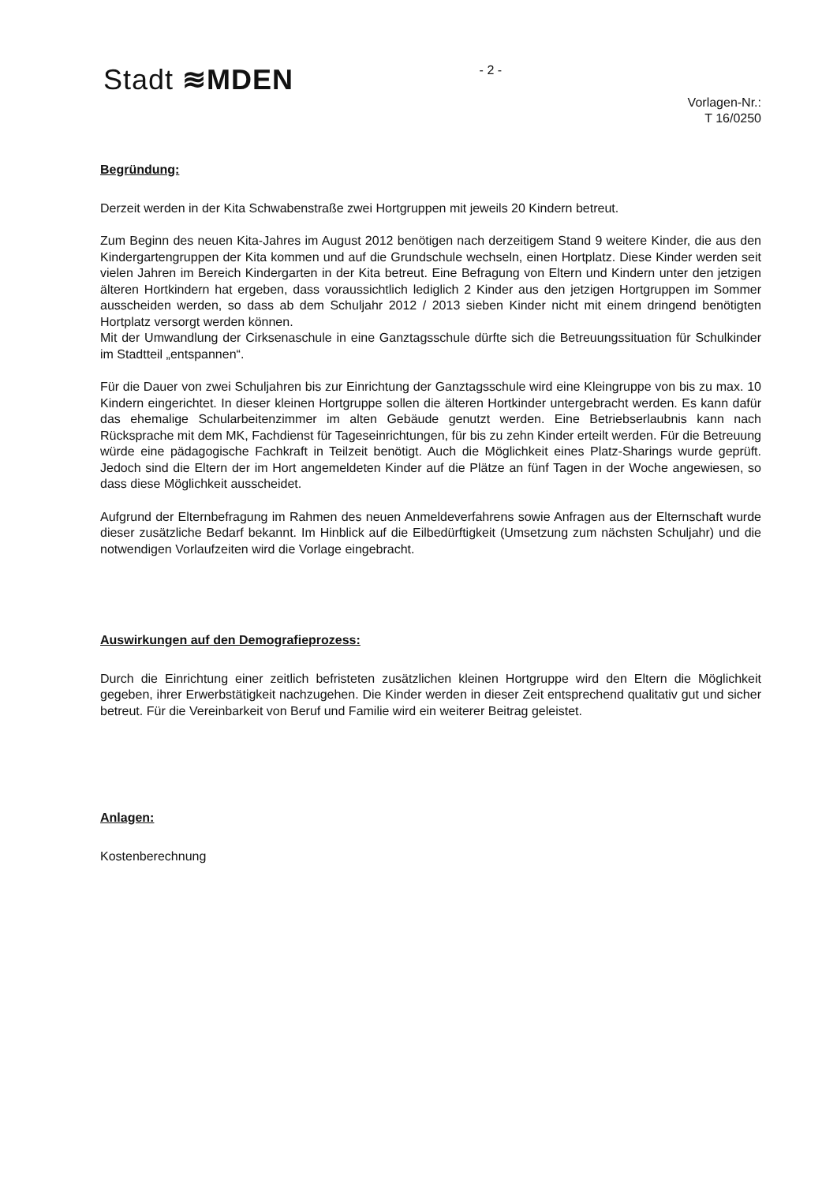Stadt ≋MDEN
- 2 -
Vorlagen-Nr.:
T 16/0250
Begründung:
Derzeit werden in der Kita Schwabenstraße zwei Hortgruppen mit jeweils 20 Kindern betreut.
Zum Beginn des neuen Kita-Jahres im August 2012 benötigen nach derzeitigem Stand 9 weitere Kinder, die aus den Kindergartengruppen der Kita kommen und auf die Grundschule wechseln, einen Hortplatz. Diese Kinder werden seit vielen Jahren im Bereich Kindergarten in der Kita betreut. Eine Befragung von Eltern und Kindern unter den jetzigen älteren Hortkindern hat ergeben, dass voraussichtlich lediglich 2 Kinder aus den jetzigen Hortgruppen im Sommer ausscheiden werden, so dass ab dem Schuljahr 2012 / 2013 sieben Kinder nicht mit einem dringend benötigten Hortplatz versorgt werden können.
Mit der Umwandlung der Cirksenaschule in eine Ganztagsschule dürfte sich die Betreuungssituation für Schulkinder im Stadtteil „entspannen“.
Für die Dauer von zwei Schuljahren bis zur Einrichtung der Ganztagsschule wird eine Kleingruppe von bis zu max. 10 Kindern eingerichtet. In dieser kleinen Hortgruppe sollen die älteren Hortkinder untergebracht werden. Es kann dafür das ehemalige Schularbeitenzimmer im alten Gebäude genutzt werden. Eine Betriebserlaubnis kann nach Rücksprache mit dem MK, Fachdienst für Tageseinrichtungen, für bis zu zehn Kinder erteilt werden. Für die Betreuung würde eine pädagogische Fachkraft in Teilzeit benötigt. Auch die Möglichkeit eines Platz-Sharings wurde geprüft. Jedoch sind die Eltern der im Hort angemeldeten Kinder auf die Plätze an fünf Tagen in der Woche angewiesen, so dass diese Möglichkeit ausscheidet.
Aufgrund der Elternbefragung im Rahmen des neuen Anmeldeverfahrens sowie Anfragen aus der Elternschaft wurde dieser zusätzliche Bedarf bekannt. Im Hinblick auf die Eilbedürftigkeit (Umsetzung zum nächsten Schuljahr) und die notwendigen Vorlaufzeiten wird die Vorlage eingebracht.
Auswirkungen auf den Demografieprozess:
Durch die Einrichtung einer zeitlich befristeten zusätzlichen kleinen Hortgruppe wird den Eltern die Möglichkeit gegeben, ihrer Erwerbstätigkeit nachzugehen. Die Kinder werden in dieser Zeit entsprechend qualitativ gut und sicher betreut. Für die Vereinbarkeit von Beruf und Familie wird ein weiterer Beitrag geleistet.
Anlagen:
Kostenberechnung